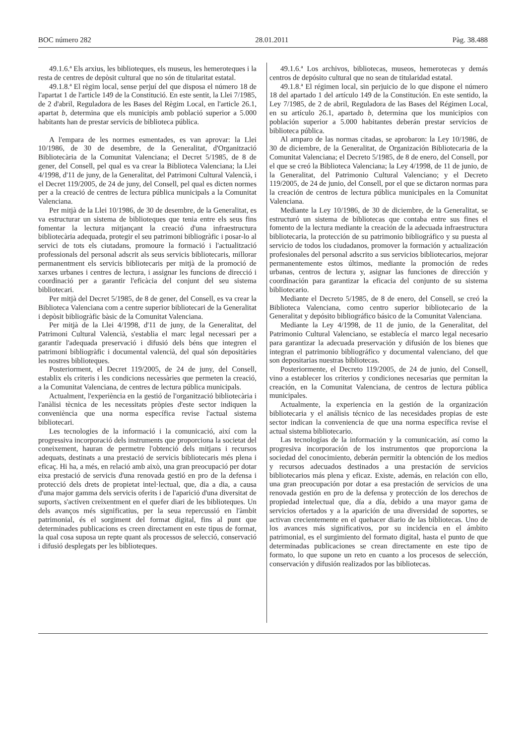BOC número 282 28.01.2011 Pàg. 38.488
49.1.6.ª Els arxius, les biblioteques, els museus, les hemeroteques i la resta de centres de depòsit cultural que no són de titularitat estatal.
49.1.8.ª El règim local, sense perjuí del que disposa el número 18 de l'apartat 1 de l'article 149 de la Constitució. En este sentit, la Llei 7/1985, de 2 d'abril, Reguladora de les Bases del Règim Local, en l'article 26.1, apartat b, determina que els municipis amb població superior a 5.000 habitants han de prestar servicis de biblioteca pública.
A l'empara de les normes esmentades, es van aprovar: la Llei 10/1986, de 30 de desembre, de la Generalitat, d'Organització Bibliotecària de la Comunitat Valenciana; el Decret 5/1985, de 8 de gener, del Consell, pel qual es va crear la Biblioteca Valenciana; la Llei 4/1998, d'11 de juny, de la Generalitat, del Patrimoni Cultural Valencià, i el Decret 119/2005, de 24 de juny, del Consell, pel qual es dicten normes per a la creació de centres de lectura pública municipals a la Comunitat Valenciana.
Per mitjà de la Llei 10/1986, de 30 de desembre, de la Generalitat, es va estructurar un sistema de biblioteques que tenia entre els seus fins fomentar la lectura mitjançant la creació d'una infraestructura bibliotecària adequada, protegir el seu patrimoni bibliogràfic i posar-lo al servici de tots els ciutadans, promoure la formació i l'actualització professionals del personal adscrit als seus servicis bibliotecaris, millorar permanentment els servicis bibliotecaris per mitjà de la promoció de xarxes urbanes i centres de lectura, i assignar les funcions de direcció i coordinació per a garantir l'eficàcia del conjunt del seu sistema bibliotecari.
Per mitjà del Decret 5/1985, de 8 de gener, del Consell, es va crear la Biblioteca Valenciana com a centre superior bibliotecari de la Generalitat i depòsit bibliogràfic bàsic de la Comunitat Valenciana.
Per mitjà de la Llei 4/1998, d'11 de juny, de la Generalitat, del Patrimoni Cultural Valencià, s'establia el marc legal necessari per a garantir l'adequada preservació i difusió dels béns que integren el patrimoni bibliogràfic i documental valencià, del qual són depositàries les nostres biblioteques.
Posteriorment, el Decret 119/2005, de 24 de juny, del Consell, establix els criteris i les condicions necessàries que permeten la creació, a la Comunitat Valenciana, de centres de lectura pública municipals.
Actualment, l'experiència en la gestió de l'organització bibliotecària i l'anàlisi tècnica de les necessitats pròpies d'este sector indiquen la conveniència que una norma específica revise l'actual sistema bibliotecari.
Les tecnologies de la informació i la comunicació, així com la progressiva incorporació dels instruments que proporciona la societat del coneixement, hauran de permetre l'obtenció dels mitjans i recursos adequats, destinats a una prestació de servicis bibliotecaris més plena i eficaç. Hi ha, a més, en relació amb això, una gran preocupació per dotar eixa prestació de servicis d'una renovada gestió en pro de la defensa i protecció dels drets de propietat intel·lectual, que, dia a dia, a causa d'una major gamma dels servicis oferits i de l'aparició d'una diversitat de suports, s'activen creixentment en el quefer diari de les biblioteques. Un dels avanços més significatius, per la seua repercussió en l'àmbit patrimonial, és el sorgiment del format digital, fins al punt que determinades publicacions es creen directament en este tipus de format, la qual cosa suposa un repte quant als processos de selecció, conservació i difusió desplegats per les biblioteques.
49.1.6.ª Los archivos, bibliotecas, museos, hemerotecas y demás centros de depósito cultural que no sean de titularidad estatal.
49.1.8.ª El régimen local, sin perjuicio de lo que dispone el número 18 del apartado 1 del artículo 149 de la Constitución. En este sentido, la Ley 7/1985, de 2 de abril, Reguladora de las Bases del Régimen Local, en su artículo 26.1, apartado b, determina que los municipios con población superior a 5.000 habitantes deberán prestar servicios de biblioteca pública.
Al amparo de las normas citadas, se aprobaron: la Ley 10/1986, de 30 de diciembre, de la Generalitat, de Organización Bibliotecaria de la Comunitat Valenciana; el Decreto 5/1985, de 8 de enero, del Consell, por el que se creó la Biblioteca Valenciana; la Ley 4/1998, de 11 de junio, de la Generalitat, del Patrimonio Cultural Valenciano; y el Decreto 119/2005, de 24 de junio, del Consell, por el que se dictaron normas para la creación de centros de lectura pública municipales en la Comunitat Valenciana.
Mediante la Ley 10/1986, de 30 de diciembre, de la Generalitat, se estructuró un sistema de bibliotecas que contaba entre sus fines el fomento de la lectura mediante la creación de la adecuada infraestructura bibliotecaria, la protección de su patrimonio bibliográfico y su puesta al servicio de todos los ciudadanos, promover la formación y actualización profesionales del personal adscrito a sus servicios bibliotecarios, mejorar permanentemente estos últimos, mediante la promoción de redes urbanas, centros de lectura y, asignar las funciones de dirección y coordinación para garantizar la eficacia del conjunto de su sistema bibliotecario.
Mediante el Decreto 5/1985, de 8 de enero, del Consell, se creó la Biblioteca Valenciana, como centro superior bibliotecario de la Generalitat y depósito bibliográfico básico de la Comunitat Valenciana.
Mediante la Ley 4/1998, de 11 de junio, de la Generalitat, del Patrimonio Cultural Valenciano, se establecía el marco legal necesario para garantizar la adecuada preservación y difusión de los bienes que integran el patrimonio bibliográfico y documental valenciano, del que son depositarias nuestras bibliotecas.
Posteriormente, el Decreto 119/2005, de 24 de junio, del Consell, vino a establecer los criterios y condiciones necesarias que permitan la creación, en la Comunitat Valenciana, de centros de lectura pública municipales.
Actualmente, la experiencia en la gestión de la organización bibliotecaria y el análisis técnico de las necesidades propias de este sector indican la conveniencia de que una norma específica revise el actual sistema bibliotecario.
Las tecnologías de la información y la comunicación, así como la progresiva incorporación de los instrumentos que proporciona la sociedad del conocimiento, deberán permitir la obtención de los medios y recursos adecuados destinados a una prestación de servicios bibliotecarios más plena y eficaz. Existe, además, en relación con ello, una gran preocupación por dotar a esa prestación de servicios de una renovada gestión en pro de la defensa y protección de los derechos de propiedad intelectual que, día a día, debido a una mayor gama de servicios ofertados y a la aparición de una diversidad de soportes, se activan crecientemente en el quehacer diario de las bibliotecas. Uno de los avances más significativos, por su incidencia en el ámbito patrimonial, es el surgimiento del formato digital, hasta el punto de que determinadas publicaciones se crean directamente en este tipo de formato, lo que supone un reto en cuanto a los procesos de selección, conservación y difusión realizados por las bibliotecas.